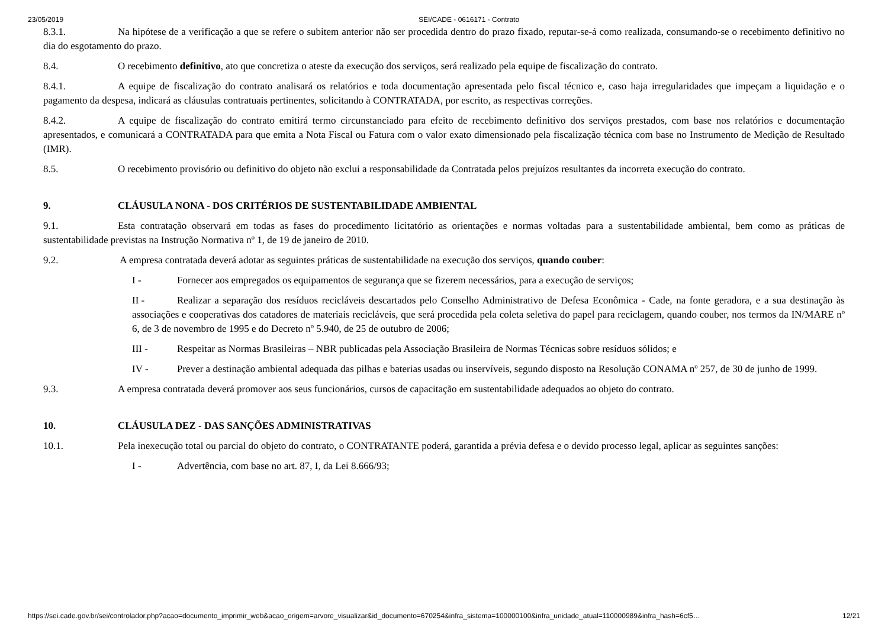23/05/2019 SEI/CADE - 0616171 - Contrato
8.3.1. Na hipótese de a verificação a que se refere o subitem anterior não ser procedida dentro do prazo fixado, reputar-se-á como realizada, consumando-se o recebimento definitivo no dia do esgotamento do prazo.
8.4. O recebimento definitivo, ato que concretiza o ateste da execução dos serviços, será realizado pela equipe de fiscalização do contrato.
8.4.1. A equipe de fiscalização do contrato analisará os relatórios e toda documentação apresentada pelo fiscal técnico e, caso haja irregularidades que impeçam a liquidação e o pagamento da despesa, indicará as cláusulas contratuais pertinentes, solicitando à CONTRATADA, por escrito, as respectivas correções.
8.4.2. A equipe de fiscalização do contrato emitirá termo circunstanciado para efeito de recebimento definitivo dos serviços prestados, com base nos relatórios e documentação apresentados, e comunicará a CONTRATADA para que emita a Nota Fiscal ou Fatura com o valor exato dimensionado pela fiscalização técnica com base no Instrumento de Medição de Resultado (IMR).
8.5. O recebimento provisório ou definitivo do objeto não exclui a responsabilidade da Contratada pelos prejuízos resultantes da incorreta execução do contrato.
9. CLÁUSULA NONA - DOS CRITÉRIOS DE SUSTENTABILIDADE AMBIENTAL
9.1. Esta contratação observará em todas as fases do procedimento licitatório as orientações e normas voltadas para a sustentabilidade ambiental, bem como as práticas de sustentabilidade previstas na Instrução Normativa nº 1, de 19 de janeiro de 2010.
9.2. A empresa contratada deverá adotar as seguintes práticas de sustentabilidade na execução dos serviços, quando couber:
I - Fornecer aos empregados os equipamentos de segurança que se fizerem necessários, para a execução de serviços;
II - Realizar a separação dos resíduos recicláveis descartados pelo Conselho Administrativo de Defesa Econômica - Cade, na fonte geradora, e a sua destinação às associações e cooperativas dos catadores de materiais recicláveis, que será procedida pela coleta seletiva do papel para reciclagem, quando couber, nos termos da IN/MARE nº 6, de 3 de novembro de 1995 e do Decreto nº 5.940, de 25 de outubro de 2006;
III - Respeitar as Normas Brasileiras – NBR publicadas pela Associação Brasileira de Normas Técnicas sobre resíduos sólidos; e
IV - Prever a destinação ambiental adequada das pilhas e baterias usadas ou inservíveis, segundo disposto na Resolução CONAMA nº 257, de 30 de junho de 1999.
9.3. A empresa contratada deverá promover aos seus funcionários, cursos de capacitação em sustentabilidade adequados ao objeto do contrato.
10. CLÁUSULA DEZ - DAS SANÇÕES ADMINISTRATIVAS
10.1. Pela inexecução total ou parcial do objeto do contrato, o CONTRATANTE poderá, garantida a prévia defesa e o devido processo legal, aplicar as seguintes sanções:
I - Advertência, com base no art. 87, I, da Lei 8.666/93;
https://sei.cade.gov.br/sei/controlador.php?acao=documento_imprimir_web&acao_origem=arvore_visualizar&id_documento=670254&infra_sistema=100000100&infra_unidade_atual=110000989&infra_hash=6cf5… 12/21